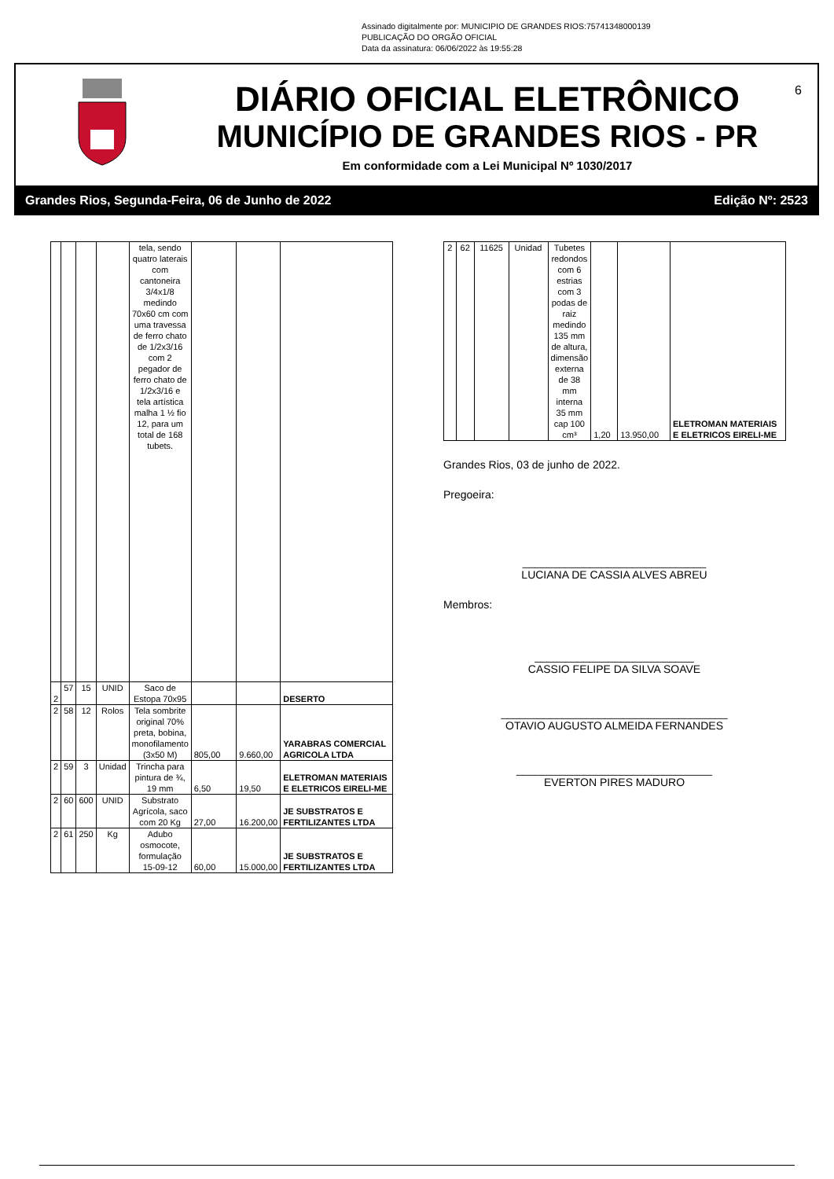Assinado digitalmente por: MUNICIPIO DE GRANDES RIOS:75741348000139
PUBLICAÇÃO DO ORGÃO OFICIAL
Data da assinatura: 06/06/2022 às 19:55:28
6
DIÁRIO OFICIAL ELETRÔNICO
MUNICÍPIO DE GRANDES RIOS - PR
Em conformidade com a Lei Municipal Nº 1030/2017
Grandes Rios, Segunda-Feira, 06 de Junho de 2022 Edição Nº: 2523
| | | | | tela, sendo quatro laterais com cantoneira 3/4x1/8 medindo 70x60 cm com uma travessa de ferro chato de 1/2x3/16 com 2 pegador de ferro chato de 1/2x3/16 e tela artística malha 1 ½ fio 12, para um total de 168 tubets. | | | |
| 2 | 57 | 15 | UNID | Saco de Estopa 70x95 | | | DESERTO |
| 2 | 58 | 12 | Rolos | Tela sombrite original 70% preta, bobina, monofilamento (3x50 M) | 805,00 | 9.660,00 | YARABRAS COMERCIAL AGRICOLA LTDA |
| 2 | 59 | 3 | Unidad | Trincha para pintura de ¾, 19 mm | 6,50 | 19,50 | ELETROMAN MATERIAIS E ELETRICOS EIRELI-ME |
| 2 | 60 | 600 | UNID | Substrato Agrícola, saco com 20 Kg | 27,00 | 16.200,00 | JE SUBSTRATOS E FERTILIZANTES LTDA |
| 2 | 61 | 250 | Kg | Adubo osmocote, formulação 15-09-12 | 60,00 | 15.000,00 | JE SUBSTRATOS E FERTILIZANTES LTDA |
| 2 | 62 | 11625 | Unidad | Tubetes redondos com 6 estrias com 3 podas de raiz medindo 135 mm de altura, dimensão externa de 38 mm interna 35 mm cap 100 cm³ | 1,20 | 13.950,00 | ELETROMAN MATERIAIS E ELETRICOS EIRELI-ME |
Grandes Rios, 03 de junho de 2022.
Pregoeira:
______________________________
LUCIANA DE CASSIA ALVES ABREU
Membros:
__________________________
CASSIO FELIPE DA SILVA SOAVE
_____________________________________
OTAVIO AUGUSTO ALMEIDA FERNANDES
________________________________
EVERTON PIRES MADURO